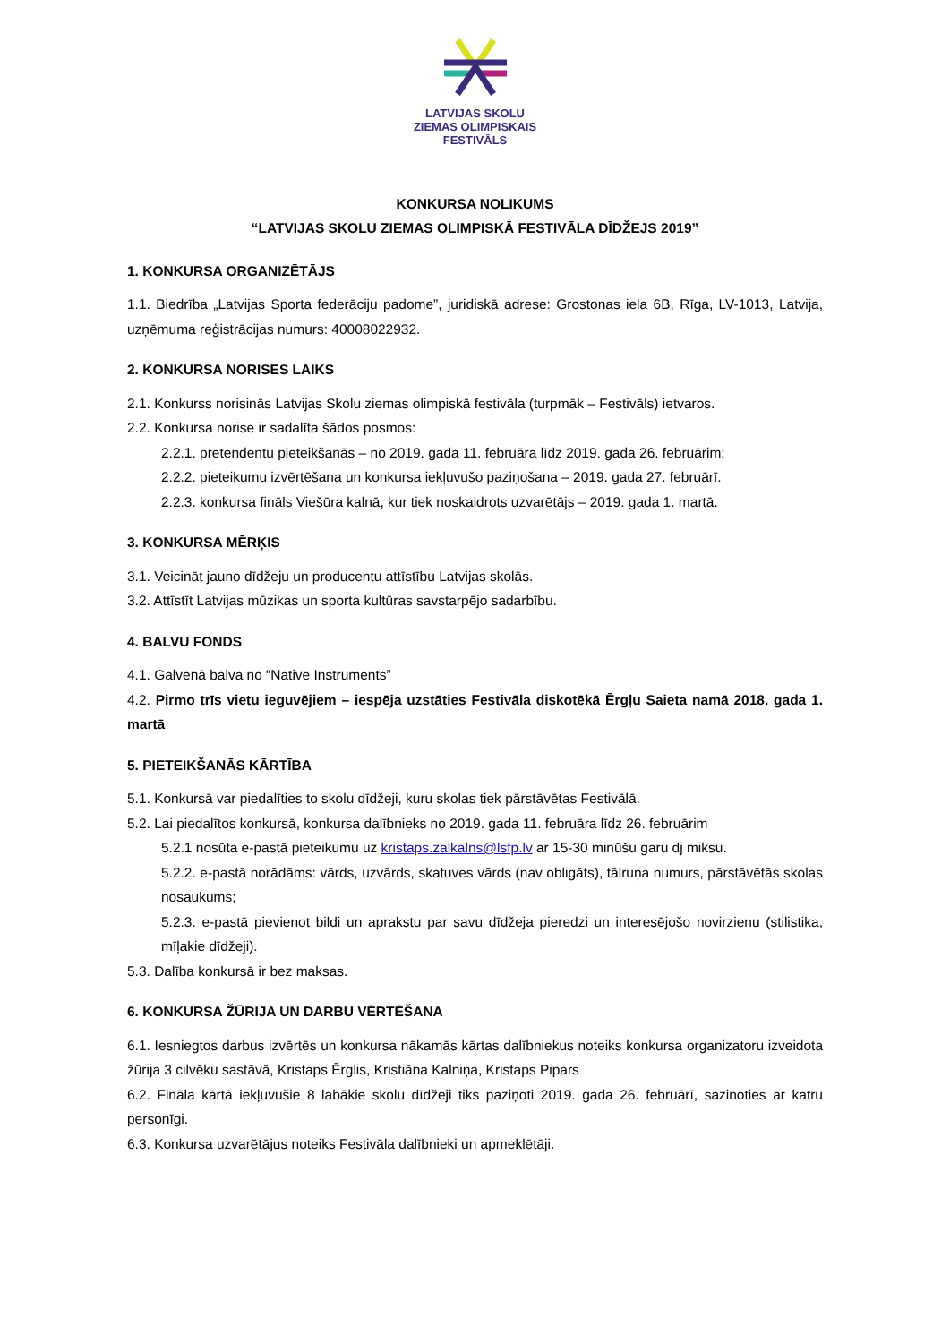LATVIJAS SKOLU
ZIEMAS OLIMPISKAIS
FESTIVĀLS
KONKURSA NOLIKUMS
“LATVIJAS SKOLU ZIEMAS OLIMPISKĀ FESTIVĀLA DĪDŽEJS 2019”
1. KONKURSA ORGANIZĒTĀJS
1.1. Biedrība „Latvijas Sporta federāciju padome”, juridiskā adrese: Grostonas iela 6B, Rīga, LV-1013, Latvija, uzņēmuma reģistrācijas numurs: 40008022932.
2. KONKURSA NORISES LAIKS
2.1. Konkurss norisinās Latvijas Skolu ziemas olimpiskā festivāla (turpmāk – Festivāls) ietvaros.
2.2. Konkursa norise ir sadalīta šādos posmos:
2.2.1. pretendentu pieteikšanās – no 2019. gada 11. februāra līdz 2019. gada 26. februārim;
2.2.2. pieteikumu izvērtēšana un konkursa iekļuvušo paziņošana – 2019. gada 27. februārī.
2.2.3. konkursa fināls Viešūra kalnā, kur tiek noskaidrots uzvarētājs – 2019. gada 1. martā.
3. KONKURSA MĒRĶIS
3.1. Veicināt jauno dīdžeju un producentu attīstību Latvijas skolās.
3.2. Attīstīt Latvijas mūzikas un sporta kultūras savstarpējo sadarbību.
4. BALVU FONDS
4.1. Galvenā balva no “Native Instruments”
4.2. Pirmo trīs vietu ieguvējiem – iespēja uzstāties Festivāla diskotēkā Ērgļu Saieta namā 2018. gada 1. martā
5. PIETEIKŠANĀS KĀRTĪBA
5.1. Konkursā var piedalīties to skolu dīdžeji, kuru skolas tiek pārstāvētas Festivālā.
5.2. Lai piedalītos konkursā, konkursa dalībnieks no 2019. gada 11. februāra līdz 26. februārim
5.2.1 nosūta e-pastā pieteikumu uz kristaps.zalkalns@lsfp.lv ar 15-30 minūšu garu dj miksu.
5.2.2. e-pastā norādāms: vārds, uzvārds, skatuves vārds (nav obligāts), tālruņa numurs, pārstāvētās skolas nosaukums;
5.2.3. e-pastā pievienot bildi un aprakstu par savu dīdžeja pieredzi un interesējošo novirzienu (stilistika, mīļakie dīdžeji).
5.3. Dalība konkursā ir bez maksas.
6. KONKURSA ŽŪRIJA UN DARBU VĒRTĒŠANA
6.1. Iesniegtos darbus izvērtēs un konkursa nākamās kārtas dalībniekus noteiks konkursa organizatoru izveidota žūrija 3 cilvēku sastāvā, Kristaps Ērglis, Kristiāna Kalniņa, Kristaps Pipars
6.2. Fināla kārtā iekļuvušie 8 labākie skolu dīdžeji tiks paziņoti 2019. gada 26. februārī, sazinoties ar katru personīgi.
6.3. Konkursa uzvarētājus noteiks Festivāla dalībnieki un apmeklētāji.